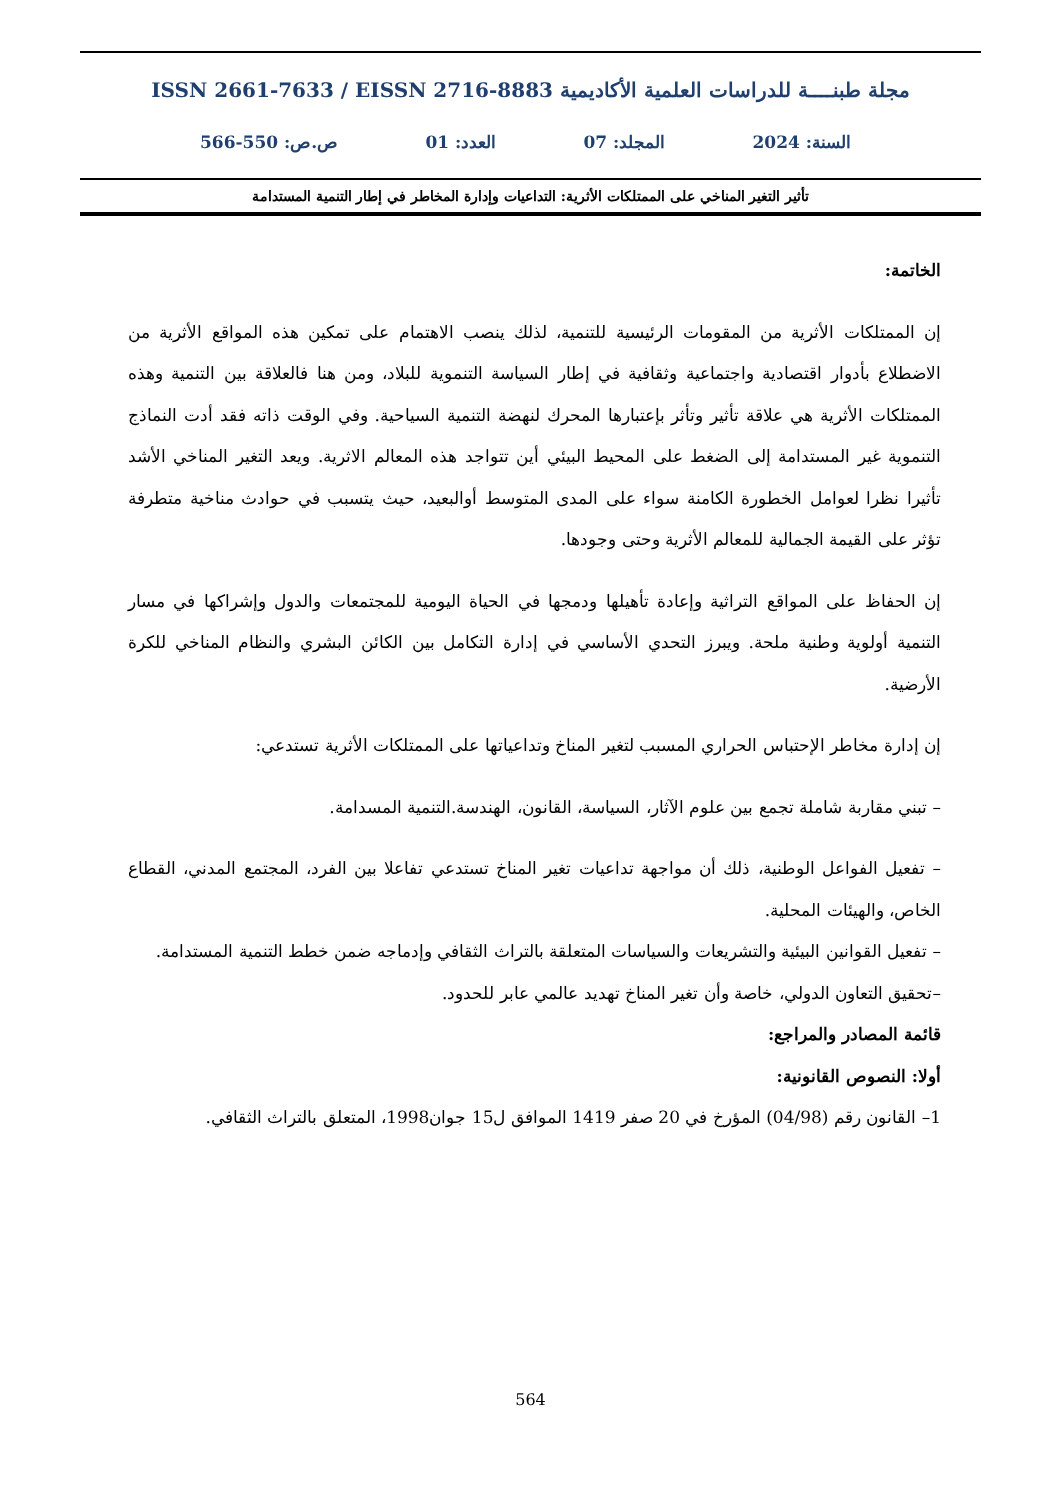مجلة طبنــــة للدراسات العلمية الأكاديمية ISSN 2661-7633 / EISSN 2716-8883
السنة: 2024 المجلد: 07 العدد: 01 ص.ص: 550-566
تأثير التغير المناخي على الممتلكات الأثرية: التداعيات وإدارة المخاطر في إطار التنمية المستدامة
الخاتمة:
إن الممتلكات الأثرية من المقومات الرئيسية للتنمية، لذلك ينصب الاهتمام على تمكين هذه المواقع الأثرية من الاضطلاع بأدوار اقتصادية واجتماعية وثقافية في إطار السياسة التنموية للبلاد، ومن هنا فالعلاقة بين التنمية وهذه الممتلكات الأثرية هي علاقة تأثير وتأثر بإعتبارها المحرك لنهضة التنمية السياحية. وفي الوقت ذاته فقد أدت النماذج التنموية غير المستدامة إلى الضغط على المحيط البيئي أين تتواجد هذه المعالم الاثرية. ويعد التغير المناخي الأشد تأثيرا نظرا لعوامل الخطورة الكامنة سواء على المدى المتوسط أوالبعيد، حيث يتسبب في حوادث مناخية متطرفة تؤثر على القيمة الجمالية للمعالم الأثرية وحتى وجودها.
إن الحفاظ على المواقع التراثية وإعادة تأهيلها ودمجها في الحياة اليومية للمجتمعات والدول وإشراكها في مسار التنمية أولوية وطنية ملحة. ويبرز التحدي الأساسي في إدارة التكامل بين الكائن البشري والنظام المناخي للكرة الأرضية.
إن إدارة مخاطر الإحتباس الحراري المسبب لتغير المناخ وتداعياتها على الممتلكات الأثرية تستدعي:
– تبني مقاربة شاملة تجمع بين علوم الآثار، السياسة، القانون، الهندسة.التنمية المسدامة.
– تفعيل الفواعل الوطنية، ذلك أن مواجهة تداعيات تغير المناخ تستدعي تفاعلا بين الفرد، المجتمع المدني، القطاع الخاص، والهيئات المحلية.
– تفعيل القوانين البيئية والتشريعات والسياسات المتعلقة بالتراث الثقافي وإدماجه ضمن خطط التنمية المستدامة.
–تحقيق التعاون الدولي، خاصة وأن تغير المناخ تهديد عالمي عابر للحدود.
قائمة المصادر والمراجع:
أولا: النصوص القانونية:
1– القانون رقم (04/98) المؤرخ في 20 صفر 1419 الموافق ل15 جوان1998، المتعلق بالتراث الثقافي.
564